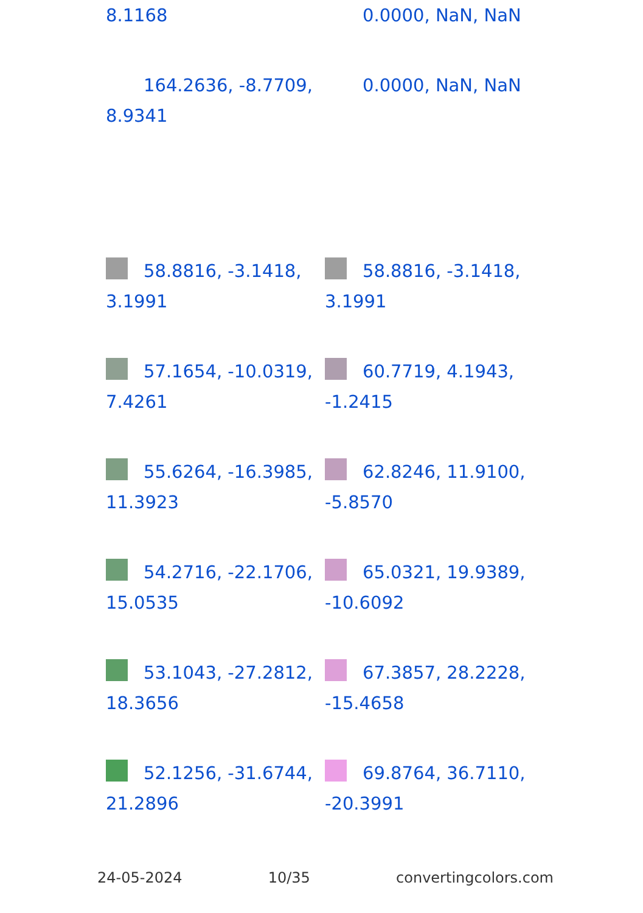8.1168 0.0000, NaN, NaN
164.2636, -8.7709, 8.9341
0.0000, NaN, NaN
58.8816, -3.1418, 3.1991
58.8816, -3.1418, 3.1991
57.1654, -10.0319, 7.4261
60.7719, 4.1943, -1.2415
55.6264, -16.3985, 11.3923
62.8246, 11.9100, -5.8570
54.2716, -22.1706, 15.0535
65.0321, 19.9389, -10.6092
53.1043, -27.2812, 18.3656
67.3857, 28.2228, -15.4658
52.1256, -31.6744, 21.2896
69.8764, 36.7110, -20.3991
24-05-2024 10/35 convertingcolors.com